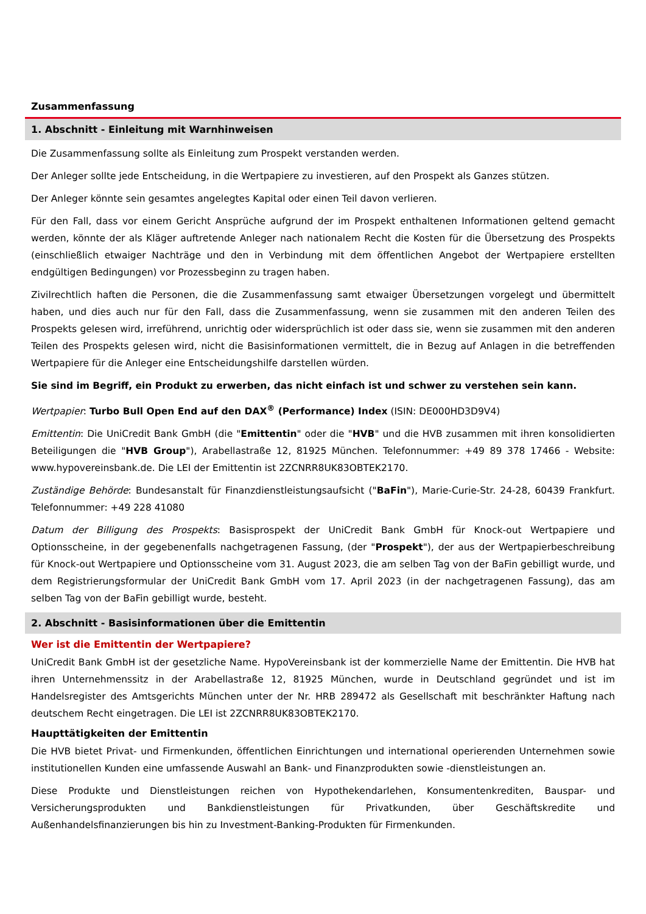Zusammenfassung
1. Abschnitt - Einleitung mit Warnhinweisen
Die Zusammenfassung sollte als Einleitung zum Prospekt verstanden werden.
Der Anleger sollte jede Entscheidung, in die Wertpapiere zu investieren, auf den Prospekt als Ganzes stützen.
Der Anleger könnte sein gesamtes angelegtes Kapital oder einen Teil davon verlieren.
Für den Fall, dass vor einem Gericht Ansprüche aufgrund der im Prospekt enthaltenen Informationen geltend gemacht werden, könnte der als Kläger auftretende Anleger nach nationalem Recht die Kosten für die Übersetzung des Prospekts (einschließlich etwaiger Nachträge und den in Verbindung mit dem öffentlichen Angebot der Wertpapiere erstellten endgültigen Bedingungen) vor Prozessbeginn zu tragen haben.
Zivilrechtlich haften die Personen, die die Zusammenfassung samt etwaiger Übersetzungen vorgelegt und übermittelt haben, und dies auch nur für den Fall, dass die Zusammenfassung, wenn sie zusammen mit den anderen Teilen des Prospekts gelesen wird, irreführend, unrichtig oder widersprüchlich ist oder dass sie, wenn sie zusammen mit den anderen Teilen des Prospekts gelesen wird, nicht die Basisinformationen vermittelt, die in Bezug auf Anlagen in die betreffenden Wertpapiere für die Anleger eine Entscheidungshilfe darstellen würden.
Sie sind im Begriff, ein Produkt zu erwerben, das nicht einfach ist und schwer zu verstehen sein kann.
Wertpapier: Turbo Bull Open End auf den DAX<sup>®</sup> (Performance) Index (ISIN: DE000HD3D9V4)
Emittentin: Die UniCredit Bank GmbH (die "Emittentin" oder die "HVB" und die HVB zusammen mit ihren konsolidierten Beteiligungen die "HVB Group"), Arabellastraße 12, 81925 München. Telefonnummer: +49 89 378 17466 - Website: www.hypovereinsbank.de. Die LEI der Emittentin ist 2ZCNRR8UK83OBTEK2170.
Zuständige Behörde: Bundesanstalt für Finanzdienstleistungsaufsicht ("BaFin"), Marie-Curie-Str. 24-28, 60439 Frankfurt. Telefonnummer: +49 228 41080
Datum der Billigung des Prospekts: Basisprospekt der UniCredit Bank GmbH für Knock-out Wertpapiere und Optionsscheine, in der gegebenenfalls nachgetragenen Fassung, (der "Prospekt"), der aus der Wertpapierbeschreibung für Knock-out Wertpapiere und Optionsscheine vom 31. August 2023, die am selben Tag von der BaFin gebilligt wurde, und dem Registrierungsformular der UniCredit Bank GmbH vom 17. April 2023 (in der nachgetragenen Fassung), das am selben Tag von der BaFin gebilligt wurde, besteht.
2. Abschnitt - Basisinformationen über die Emittentin
Wer ist die Emittentin der Wertpapiere?
UniCredit Bank GmbH ist der gesetzliche Name. HypoVereinsbank ist der kommerzielle Name der Emittentin. Die HVB hat ihren Unternehmenssitz in der Arabellastraße 12, 81925 München, wurde in Deutschland gegründet und ist im Handelsregister des Amtsgerichts München unter der Nr. HRB 289472 als Gesellschaft mit beschränkter Haftung nach deutschem Recht eingetragen. Die LEI ist 2ZCNRR8UK83OBTEK2170.
Haupttätigkeiten der Emittentin
Die HVB bietet Privat- und Firmenkunden, öffentlichen Einrichtungen und international operierenden Unternehmen sowie institutionellen Kunden eine umfassende Auswahl an Bank- und Finanzprodukten sowie -dienstleistungen an.
Diese Produkte und Dienstleistungen reichen von Hypothekendarlehen, Konsumentenkrediten, Bauspar- und Versicherungsprodukten und Bankdienstleistungen für Privatkunden, über Geschäftskredite und Außenhandelsfinanzierungen bis hin zu Investment-Banking-Produkten für Firmenkunden.